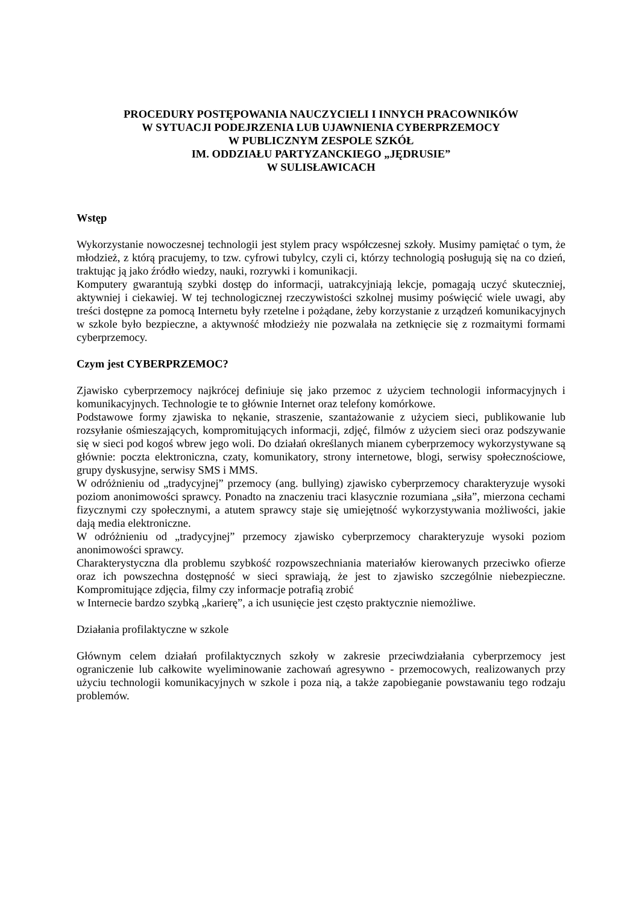PROCEDURY POSTĘPOWANIA NAUCZYCIELI I INNYCH PRACOWNIKÓW
W SYTUACJI PODEJRZENIA LUB UJAWNIENIA CYBERPRZEMOCY
W PUBLICZNYM ZESPOLE SZKÓŁ
IM. ODDZIAŁU PARTYZANCKIEGO „JĘDRUSIE”
W SULISŁAWICACH
Wstęp
Wykorzystanie nowoczesnej technologii jest stylem pracy współczesnej szkoły. Musimy pamiętać o tym, że młodzież, z którą pracujemy, to tzw. cyfrowi tubylcy, czyli ci, którzy technologią posługują się na co dzień, traktując ją jako źródło wiedzy, nauki, rozrywki i komunikacji.
Komputery gwarantują szybki dostęp do informacji, uatrakcyjniają lekcje, pomagają uczyć skuteczniej, aktywniej i ciekawiej. W tej technologicznej rzeczywistości szkolnej musimy poświęcić wiele uwagi, aby treści dostępne za pomocą Internetu były rzetelne i pożądane, żeby korzystanie z urządzeń komunikacyjnych w szkole było bezpieczne, a aktywność młodzieży nie pozwalała na zetknięcie się z rozmaitymi formami cyberprzemocy.
Czym jest CYBERPRZEMOC?
Zjawisko cyberprzemocy najkrócej definiuje się jako przemoc z użyciem technologii informacyjnych i komunikacyjnych. Technologie te to głównie Internet oraz telefony komórkowe.
Podstawowe formy zjawiska to nękanie, straszenie, szantażowanie z użyciem sieci, publikowanie lub rozsyłanie ośmieszających, kompromitujących informacji, zdjęć, filmów z użyciem sieci oraz podszywanie się w sieci pod kogoś wbrew jego woli. Do działań określanych mianem cyberprzemocy wykorzystywane są głównie: poczta elektroniczna, czaty, komunikatory, strony internetowe, blogi, serwisy społecznościowe, grupy dyskusyjne, serwisy SMS i MMS.
W odróżnieniu od „tradycyjnej” przemocy (ang. bullying) zjawisko cyberprzemocy charakteryzuje wysoki poziom anonimowości sprawcy. Ponadto na znaczeniu traci klasycznie rozumiana „siła”, mierzona cechami fizycznymi czy społecznymi, a atutem sprawcy staje się umiejętność wykorzystywania możliwości, jakie dają media elektroniczne.
W odróżnieniu od „tradycyjnej” przemocy zjawisko cyberprzemocy charakteryzuje wysoki poziom anonimowości sprawcy.
Charakterystyczna dla problemu szybkość rozpowszechniania materiałów kierowanych przeciwko ofierze oraz ich powszechna dostępność w sieci sprawiają, że jest to zjawisko szczególnie niebezpieczne. Kompromitujące zdjęcia, filmy czy informacje potrafią zrobić
w Internecie bardzo szybką „karierę”, a ich usunięcie jest często praktycznie niemożliwe.
Działania profilaktyczne w szkole
Głównym celem działań profilaktycznych szkoły w zakresie przeciwdziałania cyberprzemocy jest ograniczenie lub całkowite wyeliminowanie zachowań agresywno - przemocowych, realizowanych przy użyciu technologii komunikacyjnych w szkole i poza nią, a także zapobieganie powstawaniu tego rodzaju problemów.